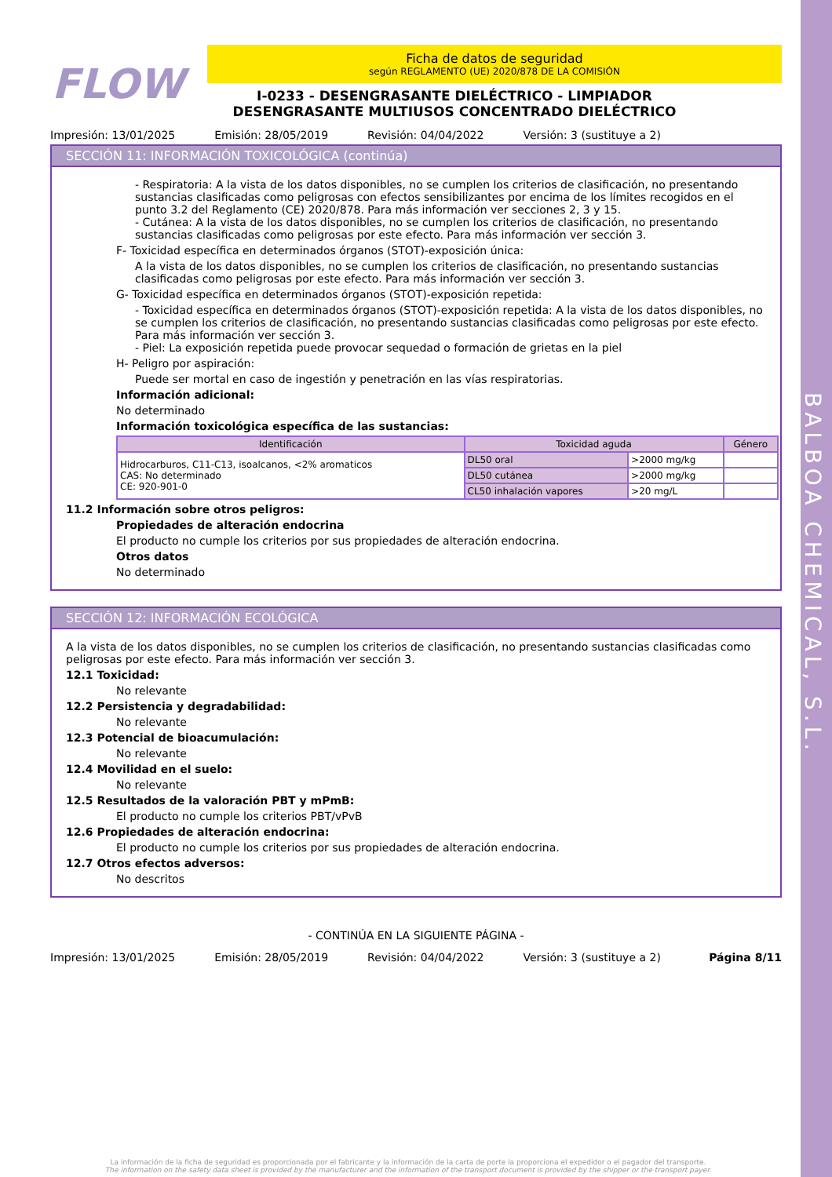BALBOA CHEMICAL, S.L.
FLOW
Ficha de datos de seguridad
según REGLAMENTO (UE) 2020/878 DE LA COMISIÓN
I-0233 - DESENGRASANTE DIELÉCTRICO - LIMPIADOR DESENGRASANTE MULTIUSOS CONCENTRADO DIELÉCTRICO
Impresión: 13/01/2025 Emisión: 28/05/2019 Revisión: 04/04/2022 Versión: 3 (sustituye a 2)
SECCIÓN 11: INFORMACIÓN TOXICOLÓGICA (continúa)
- Respiratoria: A la vista de los datos disponibles, no se cumplen los criterios de clasificación, no presentando sustancias clasificadas como peligrosas con efectos sensibilizantes por encima de los límites recogidos en el punto 3.2 del Reglamento (CE) 2020/878. Para más información ver secciones 2, 3 y 15.
- Cutánea: A la vista de los datos disponibles, no se cumplen los criterios de clasificación, no presentando sustancias clasificadas como peligrosas por este efecto. Para más información ver sección 3.
F- Toxicidad específica en determinados órganos (STOT)-exposición única:
A la vista de los datos disponibles, no se cumplen los criterios de clasificación, no presentando sustancias clasificadas como peligrosas por este efecto. Para más información ver sección 3.
G- Toxicidad específica en determinados órganos (STOT)-exposición repetida:
- Toxicidad específica en determinados órganos (STOT)-exposición repetida: A la vista de los datos disponibles, no se cumplen los criterios de clasificación, no presentando sustancias clasificadas como peligrosas por este efecto. Para más información ver sección 3.
- Piel: La exposición repetida puede provocar sequedad o formación de grietas en la piel
H- Peligro por aspiración:
Puede ser mortal en caso de ingestión y penetración en las vías respiratorias.
Información adicional:
No determinado
Información toxicológica específica de las sustancias:
| Identificación | Toxicidad aguda | | Género |
| --- | --- | --- | --- |
| Hidrocarburos, C11-C13, isoalcanos, <2% aromaticos CAS: No determinado CE: 920-901-0 | DL50 oral | >2000 mg/kg | |
| | DL50 cutánea | >2000 mg/kg | |
| | CL50 inhalación vapores | >20 mg/L | |
11.2 Información sobre otros peligros:
Propiedades de alteración endocrina
El producto no cumple los criterios por sus propiedades de alteración endocrina.
Otros datos
No determinado
SECCIÓN 12: INFORMACIÓN ECOLÓGICA
A la vista de los datos disponibles, no se cumplen los criterios de clasificación, no presentando sustancias clasificadas como peligrosas por este efecto. Para más información ver sección 3.
12.1 Toxicidad:
No relevante
12.2 Persistencia y degradabilidad:
No relevante
12.3 Potencial de bioacumulación:
No relevante
12.4 Movilidad en el suelo:
No relevante
12.5 Resultados de la valoración PBT y mPmB:
El producto no cumple los criterios PBT/vPvB
12.6 Propiedades de alteración endocrina:
El producto no cumple los criterios por sus propiedades de alteración endocrina.
12.7 Otros efectos adversos:
No descritos
- CONTINÚA EN LA SIGUIENTE PÁGINA -
Impresión: 13/01/2025 Emisión: 28/05/2019 Revisión: 04/04/2022 Versión: 3 (sustituye a 2) Página 8/11
La información de la ficha de seguridad es proporcionada por el fabricante y la información de la carta de porte la proporciona el expedidor o el pagador del transporte.
The information on the safety data sheet is provided by the manufacturer and the information of the transport document is provided by the shipper or the transport payer.